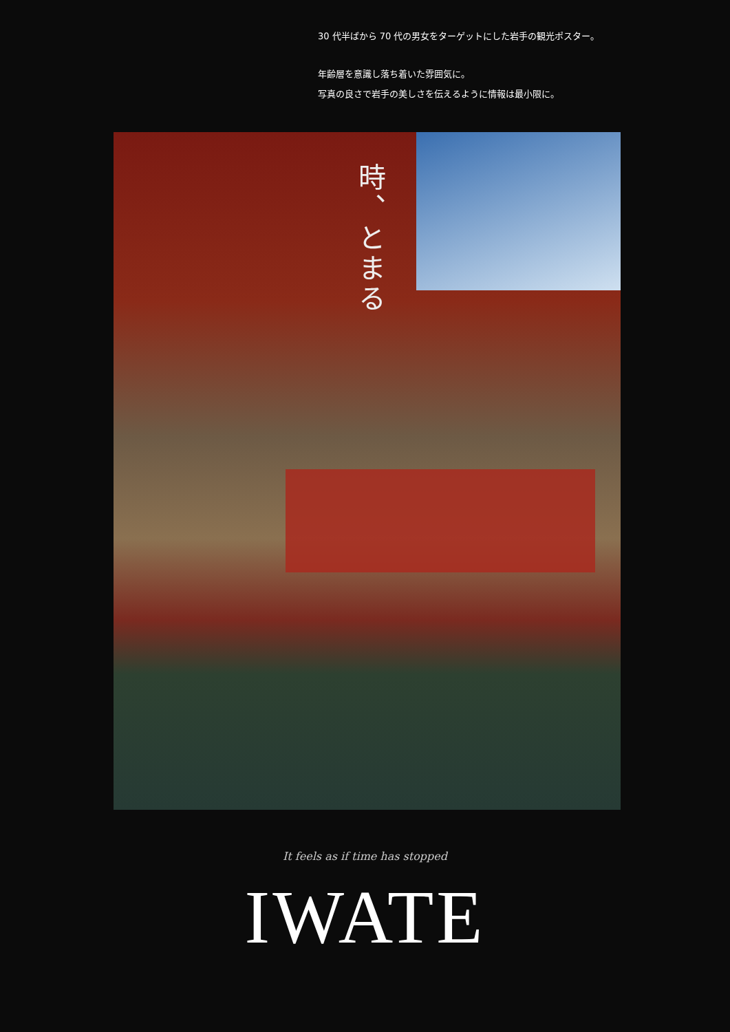30 代半ばから 70 代の男女をターゲットにした岩手の観光ポスター。
年齢層を意識し落ち着いた雰囲気に。
写真の良さで岩手の美しさを伝えるように情報は最小限に。
時、とまる
It feels as if time has stopped
IWATE